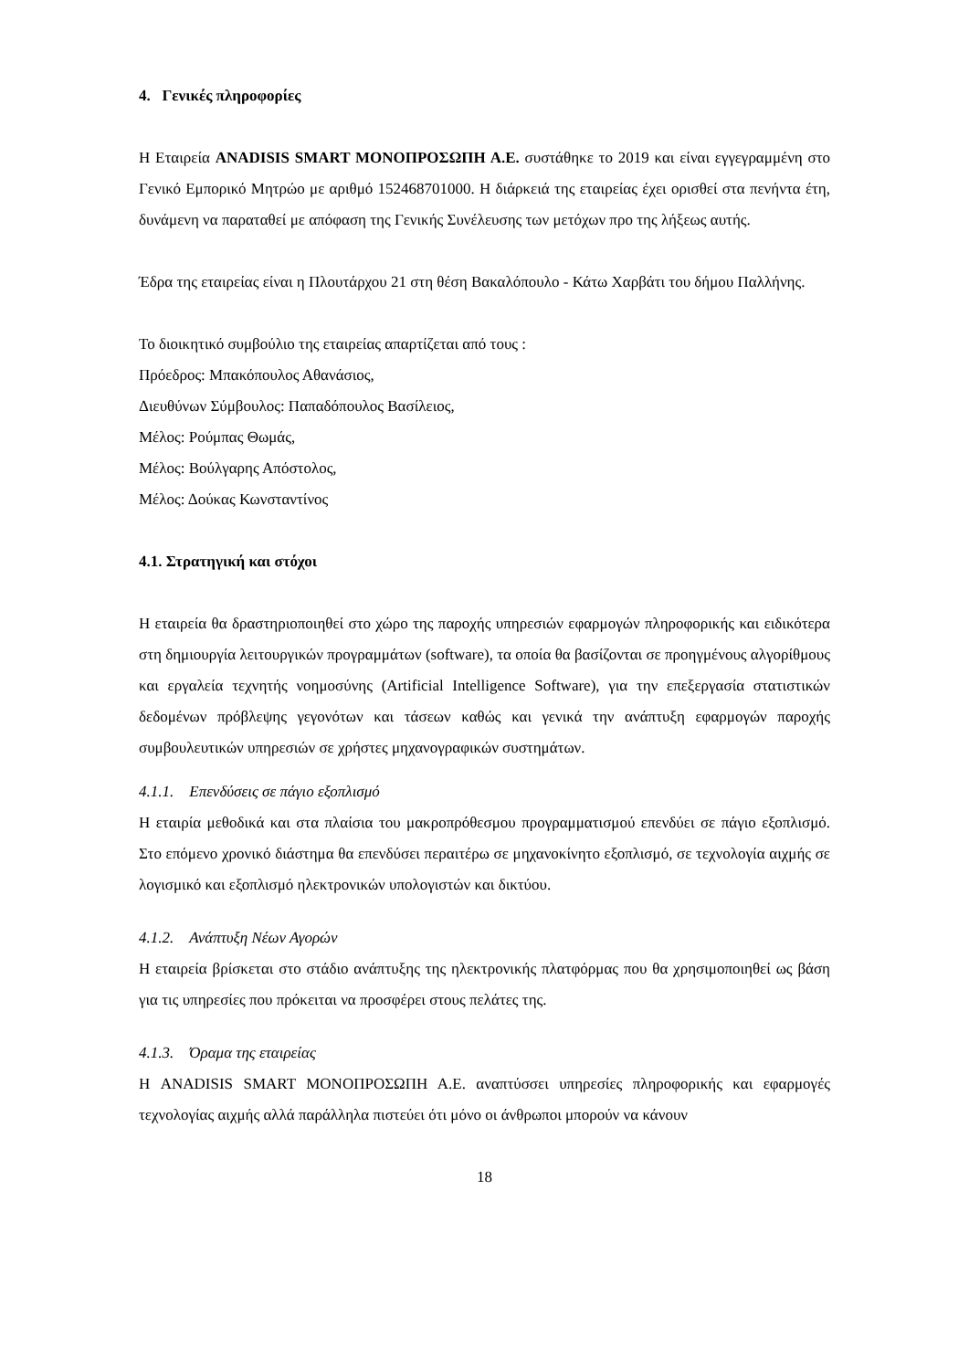4. Γενικές πληροφορίες
Η Εταιρεία ANADISIS SMART ΜΟΝΟΠΡΟΣΩΠΗ Α.Ε. συστάθηκε το 2019 και είναι εγγεγραμμένη στο Γενικό Εμπορικό Μητρώο με αριθμό 152468701000. Η διάρκειά της εταιρείας έχει ορισθεί στα πενήντα έτη, δυνάμενη να παραταθεί με απόφαση της Γενικής Συνέλευσης των μετόχων προ της λήξεως αυτής.
Έδρα της εταιρείας είναι η Πλουτάρχου 21 στη θέση Βακαλόπουλο - Κάτω Χαρβάτι του δήμου Παλλήνης.
Το διοικητικό συμβούλιο της εταιρείας απαρτίζεται από τους :
Πρόεδρος: Μπακόπουλος Αθανάσιος,
Διευθύνων Σύμβουλος: Παπαδόπουλος Βασίλειος,
Μέλος: Ρούμπας Θωμάς,
Μέλος: Βούλγαρης Απόστολος,
Μέλος: Δούκας Κωνσταντίνος
4.1. Στρατηγική και στόχοι
Η εταιρεία θα δραστηριοποιηθεί στο χώρο της παροχής υπηρεσιών εφαρμογών πληροφορικής και ειδικότερα στη δημιουργία λειτουργικών προγραμμάτων (software), τα οποία θα βασίζονται σε προηγμένους αλγορίθμους και εργαλεία τεχνητής νοημοσύνης (Artificial Intelligence Software), για την επεξεργασία στατιστικών δεδομένων πρόβλεψης γεγονότων και τάσεων καθώς και γενικά την ανάπτυξη εφαρμογών παροχής συμβουλευτικών υπηρεσιών σε χρήστες μηχανογραφικών συστημάτων.
4.1.1. Επενδύσεις σε πάγιο εξοπλισμό
Η εταιρία μεθοδικά και στα πλαίσια του μακροπρόθεσμου προγραμματισμού επενδύει σε πάγιο εξοπλισμό. Στο επόμενο χρονικό διάστημα θα επενδύσει περαιτέρω σε μηχανοκίνητο εξοπλισμό, σε τεχνολογία αιχμής σε λογισμικό και εξοπλισμό ηλεκτρονικών υπολογιστών και δικτύου.
4.1.2. Ανάπτυξη Νέων Αγορών
Η εταιρεία βρίσκεται στο στάδιο ανάπτυξης της ηλεκτρονικής πλατφόρμας που θα χρησιμοποιηθεί ως βάση για τις υπηρεσίες που πρόκειται να προσφέρει στους πελάτες της.
4.1.3. Όραμα της εταιρείας
Η ANADISIS SMART ΜΟΝΟΠΡΟΣΩΠΗ Α.Ε. αναπτύσσει υπηρεσίες πληροφορικής και εφαρμογές τεχνολογίας αιχμής αλλά παράλληλα πιστεύει ότι μόνο οι άνθρωποι μπορούν να κάνουν
18